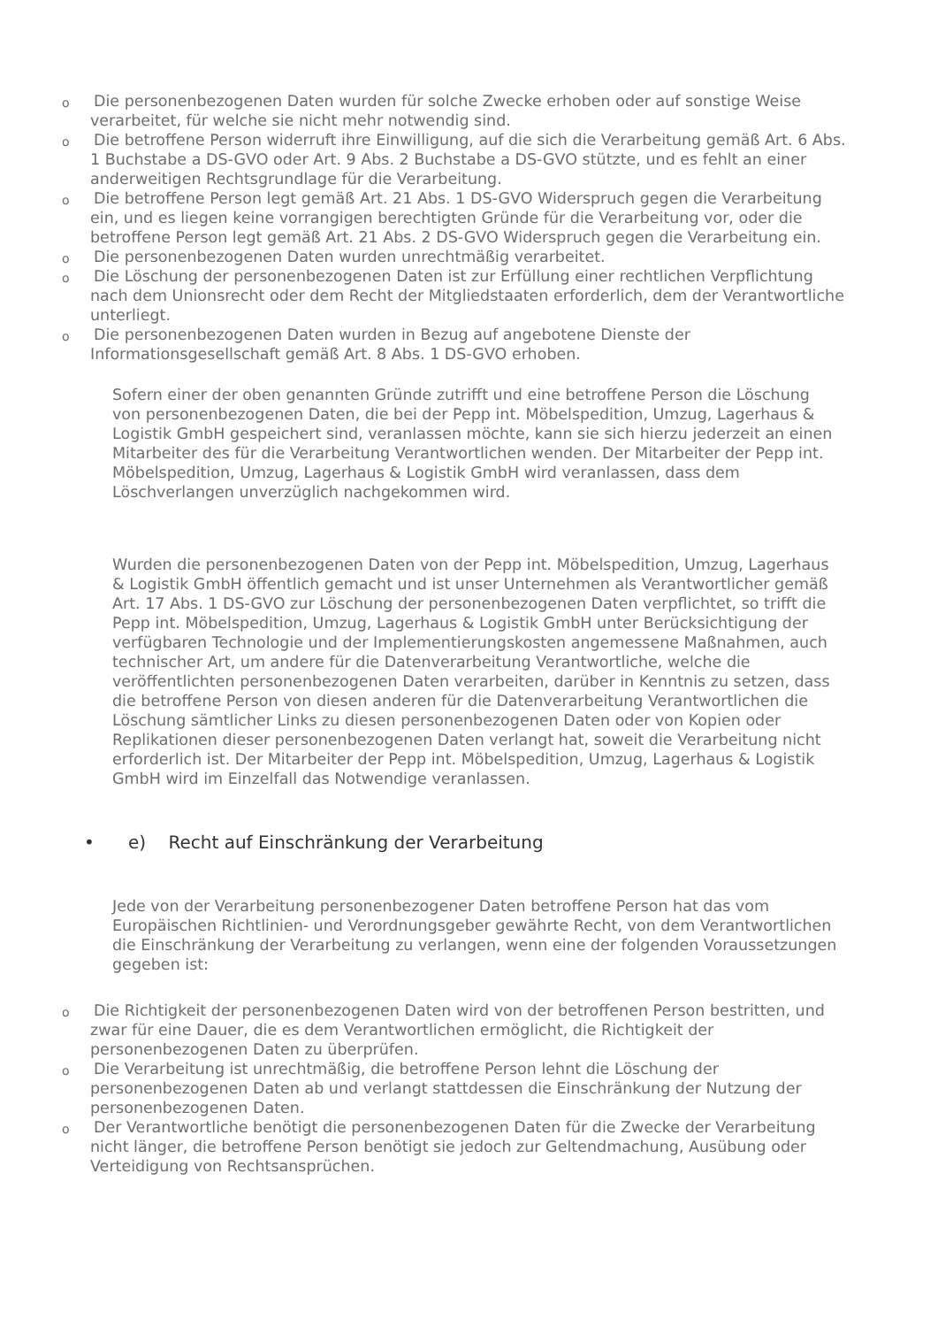o
Die personenbezogenen Daten wurden für solche Zwecke erhoben oder auf sonstige Weise verarbeitet, für welche sie nicht mehr notwendig sind.
o
Die betroffene Person widerruft ihre Einwilligung, auf die sich die Verarbeitung gemäß Art. 6 Abs. 1 Buchstabe a DS-GVO oder Art. 9 Abs. 2 Buchstabe a DS-GVO stützte, und es fehlt an einer anderweitigen Rechtsgrundlage für die Verarbeitung.
o
Die betroffene Person legt gemäß Art. 21 Abs. 1 DS-GVO Widerspruch gegen die Verarbeitung ein, und es liegen keine vorrangigen berechtigten Gründe für die Verarbeitung vor, oder die betroffene Person legt gemäß Art. 21 Abs. 2 DS-GVO Widerspruch gegen die Verarbeitung ein.
o
Die personenbezogenen Daten wurden unrechtmäßig verarbeitet.
o
Die Löschung der personenbezogenen Daten ist zur Erfüllung einer rechtlichen Verpflichtung nach dem Unionsrecht oder dem Recht der Mitgliedstaaten erforderlich, dem der Verantwortliche unterliegt.
o
Die personenbezogenen Daten wurden in Bezug auf angebotene Dienste der Informationsgesellschaft gemäß Art. 8 Abs. 1 DS-GVO erhoben.
Sofern einer der oben genannten Gründe zutrifft und eine betroffene Person die Löschung von personenbezogenen Daten, die bei der Pepp int. Möbelspedition, Umzug, Lagerhaus & Logistik GmbH gespeichert sind, veranlassen möchte, kann sie sich hierzu jederzeit an einen Mitarbeiter des für die Verarbeitung Verantwortlichen wenden. Der Mitarbeiter der Pepp int. Möbelspedition, Umzug, Lagerhaus & Logistik GmbH wird veranlassen, dass dem Löschverlangen unverzüglich nachgekommen wird.
Wurden die personenbezogenen Daten von der Pepp int. Möbelspedition, Umzug, Lagerhaus & Logistik GmbH öffentlich gemacht und ist unser Unternehmen als Verantwortlicher gemäß Art. 17 Abs. 1 DS-GVO zur Löschung der personenbezogenen Daten verpflichtet, so trifft die Pepp int. Möbelspedition, Umzug, Lagerhaus & Logistik GmbH unter Berücksichtigung der verfügbaren Technologie und der Implementierungskosten angemessene Maßnahmen, auch technischer Art, um andere für die Datenverarbeitung Verantwortliche, welche die veröffentlichten personenbezogenen Daten verarbeiten, darüber in Kenntnis zu setzen, dass die betroffene Person von diesen anderen für die Datenverarbeitung Verantwortlichen die Löschung sämtlicher Links zu diesen personenbezogenen Daten oder von Kopien oder Replikationen dieser personenbezogenen Daten verlangt hat, soweit die Verarbeitung nicht erforderlich ist. Der Mitarbeiter der Pepp int. Möbelspedition, Umzug, Lagerhaus & Logistik GmbH wird im Einzelfall das Notwendige veranlassen.
• e) Recht auf Einschränkung der Verarbeitung
Jede von der Verarbeitung personenbezogener Daten betroffene Person hat das vom Europäischen Richtlinien- und Verordnungsgeber gewährte Recht, von dem Verantwortlichen die Einschränkung der Verarbeitung zu verlangen, wenn eine der folgenden Voraussetzungen gegeben ist:
o
Die Richtigkeit der personenbezogenen Daten wird von der betroffenen Person bestritten, und zwar für eine Dauer, die es dem Verantwortlichen ermöglicht, die Richtigkeit der personenbezogenen Daten zu überprüfen.
o
Die Verarbeitung ist unrechtmäßig, die betroffene Person lehnt die Löschung der personenbezogenen Daten ab und verlangt stattdessen die Einschränkung der Nutzung der personenbezogenen Daten.
o
Der Verantwortliche benötigt die personenbezogenen Daten für die Zwecke der Verarbeitung nicht länger, die betroffene Person benötigt sie jedoch zur Geltendmachung, Ausübung oder Verteidigung von Rechtsansprüchen.